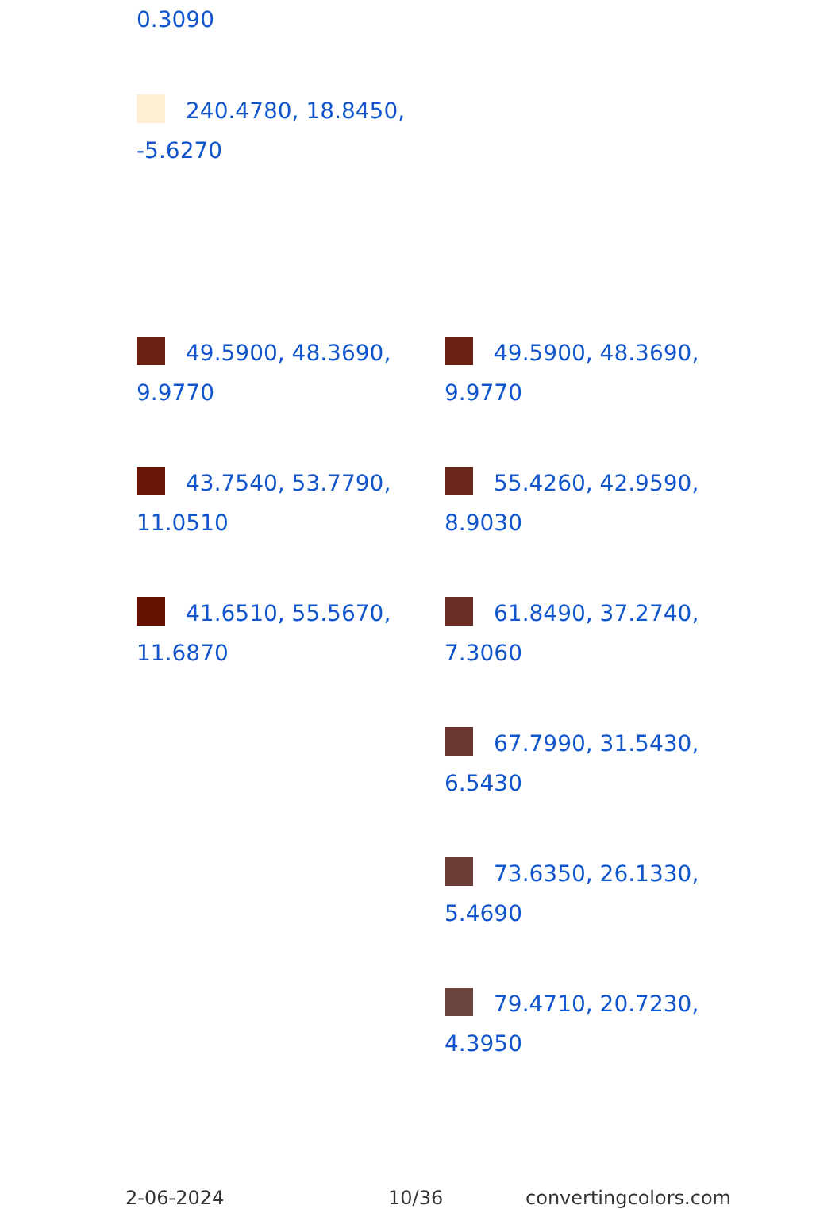0.3090
240.4780, 18.8450, -5.6270
49.5900, 48.3690, 9.9770
49.5900, 48.3690, 9.9770
43.7540, 53.7790, 11.0510
55.4260, 42.9590, 8.9030
41.6510, 55.5670, 11.6870
61.8490, 37.2740, 7.3060
67.7990, 31.5430, 6.5430
73.6350, 26.1330, 5.4690
79.4710, 20.7230, 4.3950
2-06-2024 10/36 convertingcolors.com